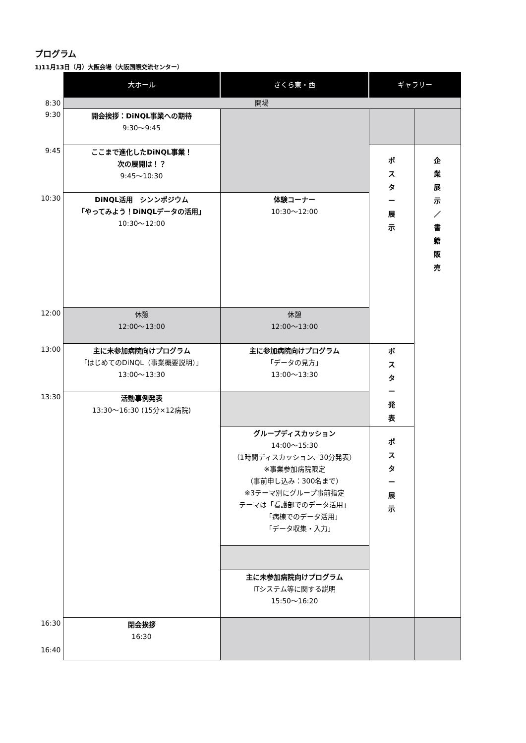プログラム
1)11月13日（月）大阪会場（大阪国際交流センター）
| | 大ホール | さくら東・西 | ギャラリー | |
| --- | --- | --- | --- | --- |
| 8:30 | 開場 | | | |
| 9:30 | 開会挨拶：DiNQL事業への期待 9:30～9:45 | | | |
| 9:45 | ここまで進化したDiNQL事業！ 次の展開は！？ 9:45～10:30 | | ポ ス タ ー 展 示 | 企 業 展 示 ／ 書 籍 販 売 |
| 10:30 | DiNQL活用 シンンポジウム 「やってみよう！DiNQLデータの活用」 10:30～12:00 | 体験コーナー 10:30～12:00 | | |
| 12:00 | 休憩 12:00～13:00 | 休憩 12:00～13:00 | | |
| 13:00 | 主に未参加病院向けプログラム 「はじめてのDiNQL（事業概要説明）」 13:00～13:30 | 主に参加病院向けプログラム 「データの見方」 13:00～13:30 | ポ ス タ ー 発 表 | |
| 13:30 | 活動事例発表 13:30～16:30 (15分×12病院) | | | |
| | | グループディスカッション 14:00～15:30 （1時間ディスカッション、30分発表） ※事業参加病院限定 （事前申し込み：300名まで） ※3テーマ別にグループ事前指定 テーマは「看護部でのデータ活用」 「病棟でのデータ活用」 「データ収集・入力」 | ポ ス タ ー 展 示 | |
| | | 主に未参加病院向けプログラム ITシステム等に関する説明 15:50～16:20 | | |
| 16:30 16:40 | 閉会挨拶 16:30 | | | |